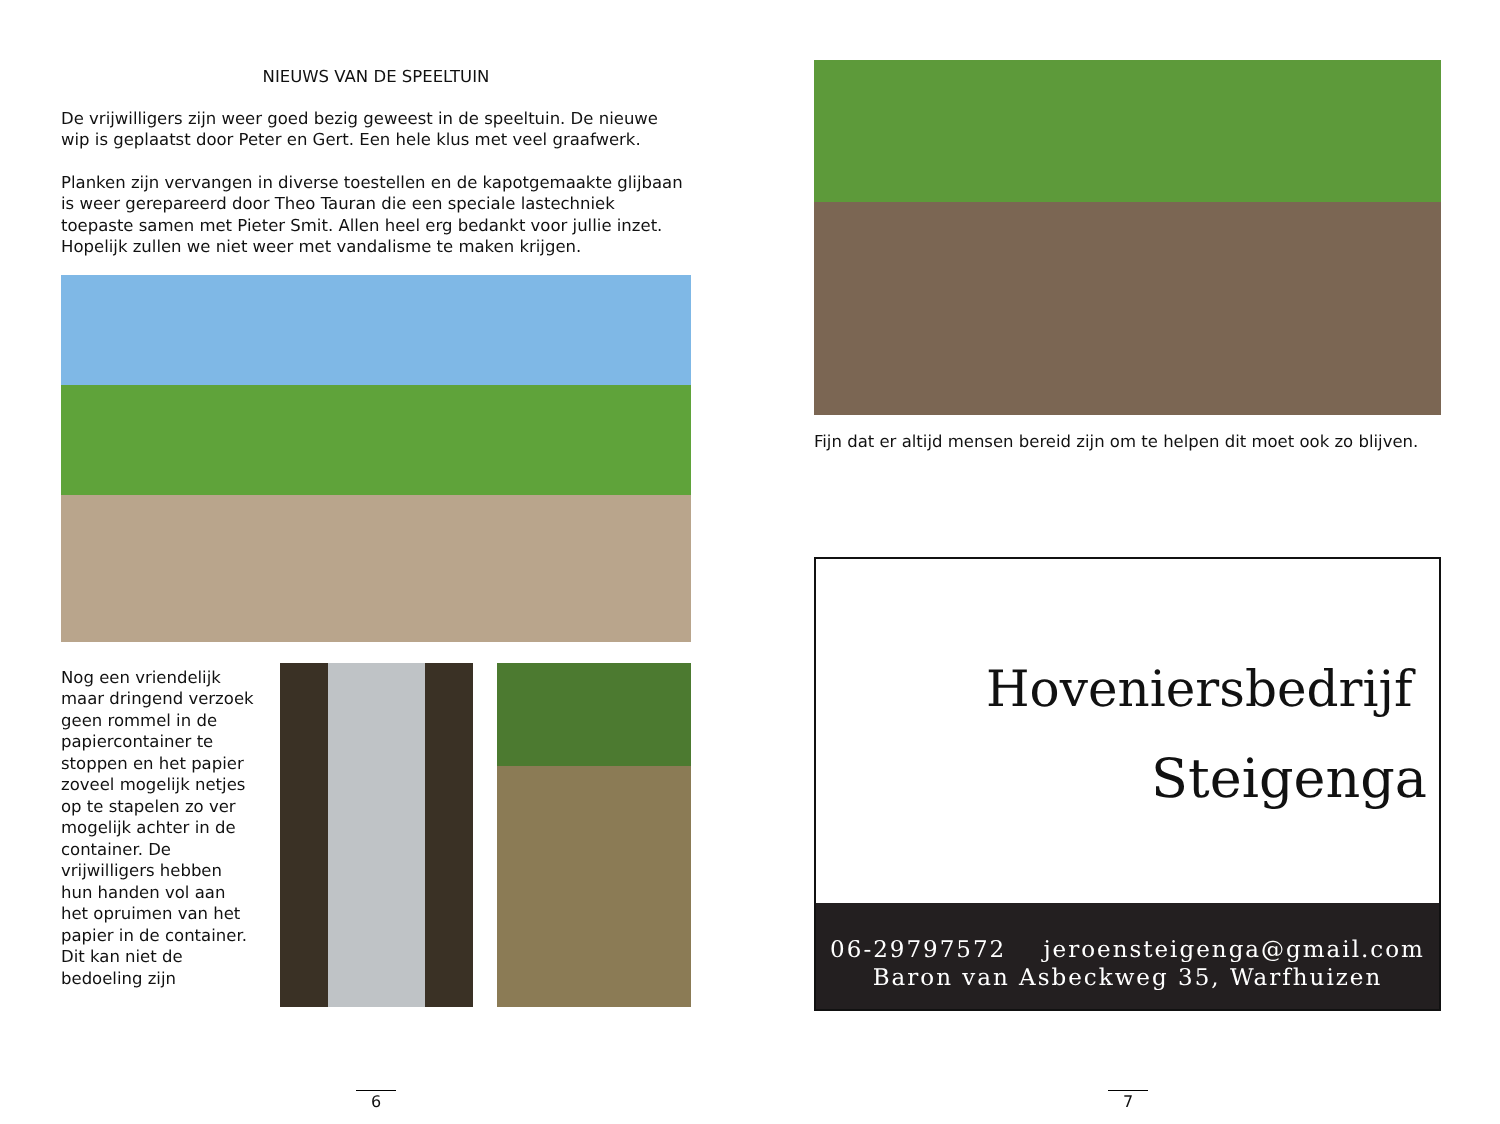NIEUWS VAN DE SPEELTUIN
De vrijwilligers zijn weer goed bezig geweest in de speeltuin. De nieuwe wip is geplaatst door Peter en Gert. Een hele klus met veel graafwerk.
Planken zijn vervangen in diverse toestellen en de kapotgemaakte glijbaan is weer gerepareerd door Theo Tauran die een speciale lastechniek toepaste samen met Pieter Smit. Allen heel erg bedankt voor jullie inzet. Hopelijk zullen we niet weer met vandalisme te maken krijgen.
Nog een vriendelijk maar dringend verzoek geen rommel in de papiercontainer te stoppen en het papier zoveel mogelijk netjes op te stapelen zo ver mogelijk achter in de container. De vrijwilligers hebben hun handen vol aan het opruimen van het papier in de container. Dit kan niet de bedoeling zijn
6
Fijn dat er altijd mensen bereid zijn om te helpen dit moet ook zo blijven.
Hoveniersbedrijf
Steigenga
06-29797572 jeroensteigenga@gmail.com
Baron van Asbeckweg 35, Warfhuizen
7